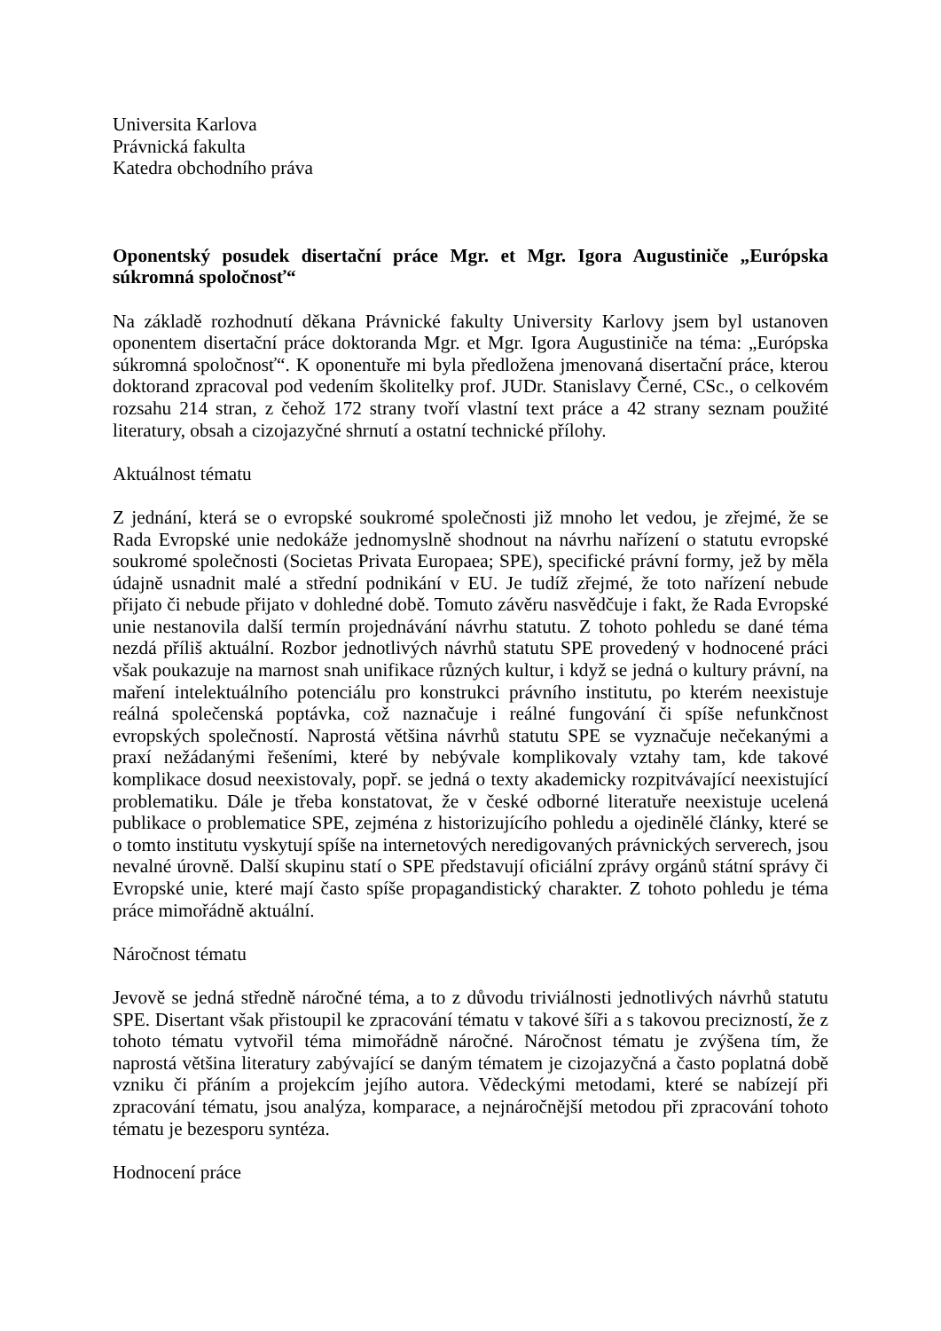Universita Karlova
Právnická fakulta
Katedra obchodního práva
Oponentský posudek disertační práce Mgr. et Mgr. Igora Augustiniče „Európska súkromná spoločnosť“
Na základě rozhodnutí děkana Právnické fakulty University Karlovy jsem byl ustanoven oponentem disertační práce doktoranda Mgr. et Mgr. Igora Augustiniče na téma: „Európska súkromná spoločnosť“. K oponentuře mi byla předložena jmenovaná disertační práce, kterou doktorand zpracoval pod vedením školitelky prof. JUDr. Stanislavy Černé, CSc., o celkovém rozsahu 214 stran, z čehož 172 strany tvoří vlastní text práce a 42 strany seznam použité literatury, obsah a cizojazyčné shrnutí a ostatní technické přílohy.
Aktuálnost tématu
Z jednání, která se o evropské soukromé společnosti již mnoho let vedou, je zřejmé, že se Rada Evropské unie nedokáže jednomyslně shodnout na návrhu nařízení o statutu evropské soukromé společnosti (Societas Privata Europaea; SPE), specifické právní formy, jež by měla údajně usnadnit malé a střední podnikání v EU. Je tudíž zřejmé, že toto nařízení nebude přijato či nebude přijato v dohledné době. Tomuto závěru nasvědčuje i fakt, že Rada Evropské unie nestanovila další termín projednávání návrhu statutu. Z tohoto pohledu se dané téma nezdá příliš aktuální. Rozbor jednotlivých návrhů statutu SPE provedený v hodnocené práci však poukazuje na marnost snah unifikace různých kultur, i když se jedná o kultury právní, na maření intelektuálního potenciálu pro konstrukci právního institutu, po kterém neexistuje reálná společenská poptávka, což naznačuje i reálné fungování či spíše nefunkčnost evropských společností. Naprostá většina návrhů statutu SPE se vyznačuje nečekanými a praxí nežádanými řešeními, které by nebývale komplikovaly vztahy tam, kde takové komplikace dosud neexistovaly, popř. se jedná o texty akademicky rozpitvávající neexistující problematiku. Dále je třeba konstatovat, že v české odborné literatuře neexistuje ucelená publikace o problematice SPE, zejména z historizujícího pohledu a ojedinělé články, které se o tomto institutu vyskytují spíše na internetových neredigovaných právnických serverech, jsou nevalné úrovně. Další skupinu statí o SPE představují oficiální zprávy orgánů státní správy či Evropské unie, které mají často spíše propagandistický charakter. Z tohoto pohledu je téma práce mimořádně aktuální.
Náročnost tématu
Jevově se jedná středně náročné téma, a to z důvodu triviálnosti jednotlivých návrhů statutu SPE. Disertant však přistoupil ke zpracování tématu v takové šíři a s takovou precizností, že z tohoto tématu vytvořil téma mimořádně náročné. Náročnost tématu je zvýšena tím, že naprostá většina literatury zabývající se daným tématem je cizojazyčná a často poplatná době vzniku či přáním a projekcím jejího autora. Vědeckými metodami, které se nabízejí při zpracování tématu, jsou analýza, komparace, a nejnáročnější metodou při zpracování tohoto tématu je bezesporu syntéza.
Hodnocení práce